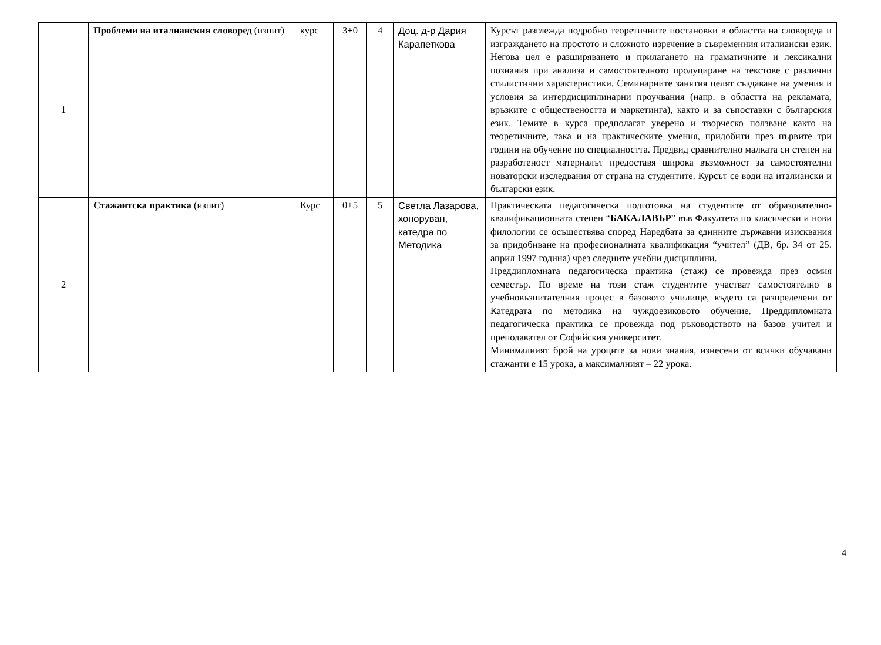| 1 | Проблеми на италианския словоред (изпит) | курс | 3+0 | 4 | Доц. д-р Дария Карапеткова | Курсът разглежда подробно теоретичните постановки в областта на словореда и изграждането на простото и сложното изречение в съвременния италиански език. Негова цел е разширяването и прилагането на граматичните и лексикални познания при анализа и самостоятелното продуциране на текстове с различни стилистични характеристики. Семинарните занятия целят създаване на умения и условия за интердисциплинарни проучвания (напр. в областта на рекламата, връзките с обществеността и маркетинга), както и за съпоставки с българския език. Темите в курса предполагат уверено и творческо ползване както на теоретичните, така и на практическите умения, придобити през първите три години на обучение по специалността. Предвид сравнително малката си степен на разработеност материалът предоставя широка възможност за самостоятелни новаторски изследвания от страна на студентите. Курсът се води на италиански и български език. |
| 2 | Стажантска практика (изпит) | Курс | 0+5 | 5 | Светла Лазарова, хоноруван, катедра по Методика | Практическата педагогическа подготовка на студентите от образователно-квалификационната степен “ БАКАЛАВЪР ” във Факултета по класически и нови филологии се осъществява според Наредбата за единните държавни изисквания за придобиване на професионалната квалификация “учител” (ДВ, бр. 34 от 25. април 1997 година) чрез следните учебни дисциплини. Преддипломната педагогическа практика (стаж) се провежда през осмия семестър. По време на този стаж студентите участват самостоятелно в учебновъзпитателния процес в базовото училище, където са разпределени от Катедрата по методика на чуждоезиковото обучение. Преддипломната педагогическа практика се провежда под ръководството на базов учител и преподавател от Софийския университет. Минималният брой на уроците за нови знания, изнесени от всички обучавани стажанти е 15 урока, а максималният – 22 урока. |
4